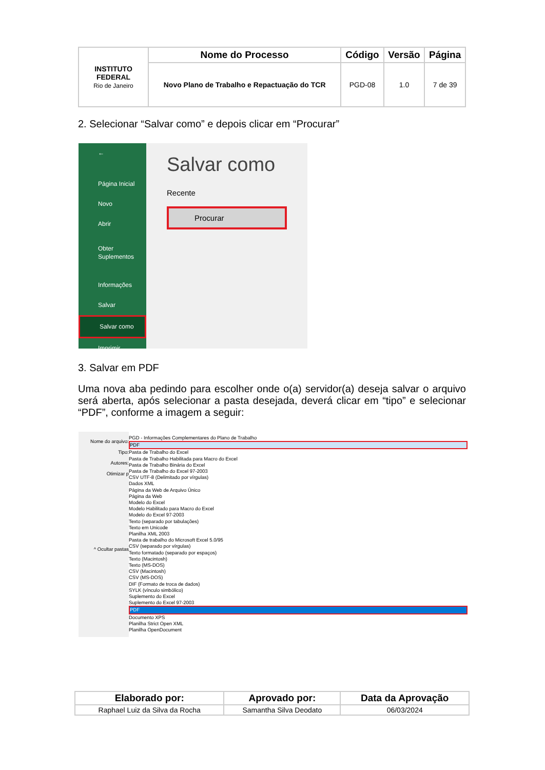| INSTITUTO FEDERAL Rio de Janeiro | Nome do Processo | Código | Versão | Página |
| | Novo Plano de Trabalho e Repactuação do TCR | PGD-08 | 1.0 | 7 de 39 |
2. Selecionar “Salvar como” e depois clicar em “Procurar”
←
Página Inicial
Novo
Abrir
Obter
Suplementos
Informações
Salvar
Salvar como
Imprimir
Salvar como
Recente
Procurar
3. Salvar em PDF
Uma nova aba pedindo para escolher onde o(a) servidor(a) deseja salvar o arquivo será aberta, após selecionar a pasta desejada, deverá clicar em “tipo” e selecionar “PDF”, conforme a imagem a seguir:
Nome do arquivo:
Tipo:
Autores:
Otimizar p
^ Ocultar pastas
PGD - Informações Complementares do Plano de Trabalho
PDF
Pasta de Trabalho do Excel
Pasta de Trabalho Habilitada para Macro do Excel
Pasta de Trabalho Binária do Excel
Pasta de Trabalho do Excel 97-2003
CSV UTF-8 (Delimitado por vírgulas)
Dados XML
Página da Web de Arquivo Único
Página da Web
Modelo do Excel
Modelo Habilitado para Macro do Excel
Modelo do Excel 97-2003
Texto (separado por tabulações)
Texto em Unicode
Planilha XML 2003
Pasta de trabalho do Microsoft Excel 5.0/95
CSV (separado por vírgulas)
Texto formatado (separado por espaços)
Texto (Macintosh)
Texto (MS-DOS)
CSV (Macintosh)
CSV (MS-DOS)
DIF (Formato de troca de dados)
SYLK (vínculo simbólico)
Suplemento do Excel
Suplemento do Excel 97-2003
PDF
Documento XPS
Planilha Strict Open XML
Planilha OpenDocument
| Elaborado por: | Aprovado por: | Data da Aprovação |
| --- | --- | --- |
| Raphael Luiz da Silva da Rocha | Samantha Silva Deodato | 06/03/2024 |